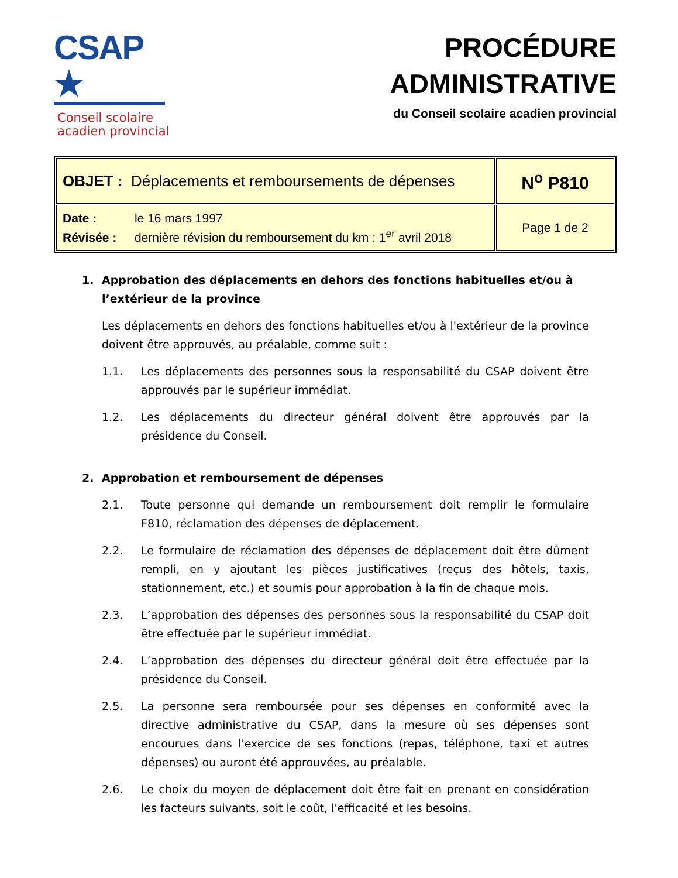CSAP ★
Conseil scolaire
acadien provincial
PROCÉDURE
ADMINISTRATIVE
du Conseil scolaire acadien provincial
| OBJET : Déplacements et remboursements de dépenses | N<sup>o</sup> P810 |
| Date : le 16 mars 1997 Révisée : dernière révision du remboursement du km : 1<sup>er</sup> avril 2018 | Page 1 de 2 |
1. Approbation des déplacements en dehors des fonctions habituelles et/ou à l’extérieur de la province
Les déplacements en dehors des fonctions habituelles et/ou à l'extérieur de la province doivent être approuvés, au préalable, comme suit :
1.1. Les déplacements des personnes sous la responsabilité du CSAP doivent être approuvés par le supérieur immédiat.
1.2. Les déplacements du directeur général doivent être approuvés par la présidence du Conseil.
2. Approbation et remboursement de dépenses
2.1. Toute personne qui demande un remboursement doit remplir le formulaire F810, réclamation des dépenses de déplacement.
2.2. Le formulaire de réclamation des dépenses de déplacement doit être dûment rempli, en y ajoutant les pièces justificatives (reçus des hôtels, taxis, stationnement, etc.) et soumis pour approbation à la fin de chaque mois.
2.3. L’approbation des dépenses des personnes sous la responsabilité du CSAP doit être effectuée par le supérieur immédiat.
2.4. L’approbation des dépenses du directeur général doit être effectuée par la présidence du Conseil.
2.5. La personne sera remboursée pour ses dépenses en conformité avec la directive administrative du CSAP, dans la mesure où ses dépenses sont encourues dans l'exercice de ses fonctions (repas, téléphone, taxi et autres dépenses) ou auront été approuvées, au préalable.
2.6. Le choix du moyen de déplacement doit être fait en prenant en considération les facteurs suivants, soit le coût, l'efficacité et les besoins.